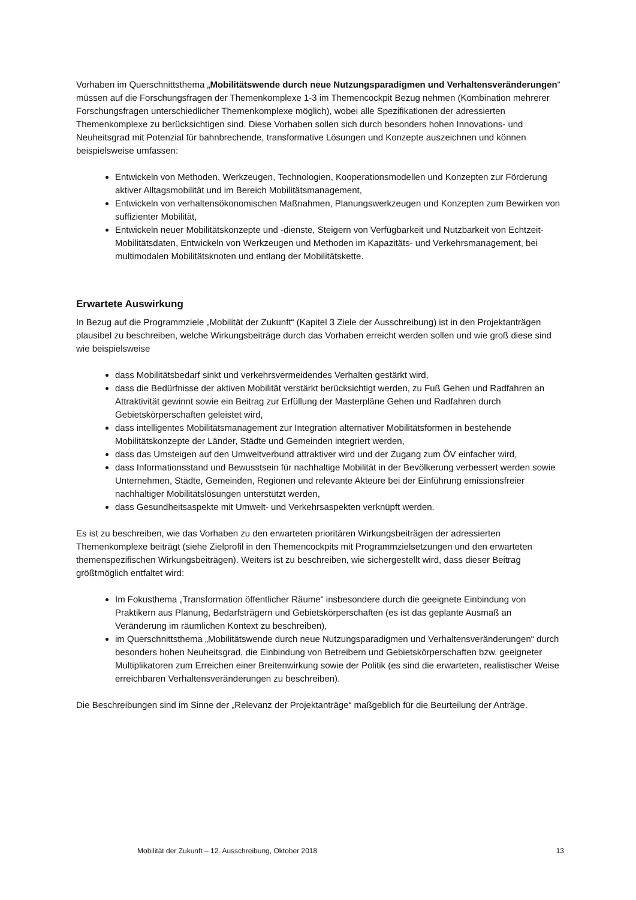Vorhaben im Querschnittsthema „Mobilitätswende durch neue Nutzungsparadigmen und Verhaltensveränderungen“ müssen auf die Forschungsfragen der Themenkomplexe 1-3 im Themencockpit Bezug nehmen (Kombination mehrerer Forschungsfragen unterschiedlicher Themenkomplexe möglich), wobei alle Spezifikationen der adressierten Themenkomplexe zu berücksichtigen sind. Diese Vorhaben sollen sich durch besonders hohen Innovations- und Neuheitsgrad mit Potenzial für bahnbrechende, transformative Lösungen und Konzepte auszeichnen und können beispielsweise umfassen:
Entwickeln von Methoden, Werkzeugen, Technologien, Kooperationsmodellen und Konzepten zur Förderung aktiver Alltagsmobilität und im Bereich Mobilitätsmanagement,
Entwickeln von verhaltensökonomischen Maßnahmen, Planungswerkzeugen und Konzepten zum Bewirken von suffizienter Mobilität,
Entwickeln neuer Mobilitätskonzepte und -dienste, Steigern von Verfügbarkeit und Nutzbarkeit von Echtzeit-Mobilitätsdaten, Entwickeln von Werkzeugen und Methoden im Kapazitäts- und Verkehrsmanagement, bei multimodalen Mobilitätsknoten und entlang der Mobilitätskette.
Erwartete Auswirkung
In Bezug auf die Programmziele „Mobilität der Zukunft“ (Kapitel 3 Ziele der Ausschreibung) ist in den Projektanträgen plausibel zu beschreiben, welche Wirkungsbeiträge durch das Vorhaben erreicht werden sollen und wie groß diese sind wie beispielsweise
dass Mobilitätsbedarf sinkt und verkehrsvermeidendes Verhalten gestärkt wird,
dass die Bedürfnisse der aktiven Mobilität verstärkt berücksichtigt werden, zu Fuß Gehen und Radfahren an Attraktivität gewinnt sowie ein Beitrag zur Erfüllung der Masterpläne Gehen und Radfahren durch Gebietskörperschaften geleistet wird,
dass intelligentes Mobilitätsmanagement zur Integration alternativer Mobilitätsformen in bestehende Mobilitätskonzepte der Länder, Städte und Gemeinden integriert werden,
dass das Umsteigen auf den Umweltverbund attraktiver wird und der Zugang zum ÖV einfacher wird,
dass Informationsstand und Bewusstsein für nachhaltige Mobilität in der Bevölkerung verbessert werden sowie Unternehmen, Städte, Gemeinden, Regionen und relevante Akteure bei der Einführung emissionsfreier nachhaltiger Mobilitätslösungen unterstützt werden,
dass Gesundheitsaspekte mit Umwelt- und Verkehrsaspekten verknüpft werden.
Es ist zu beschreiben, wie das Vorhaben zu den erwarteten prioritären Wirkungsbeiträgen der adressierten Themenkomplexe beiträgt (siehe Zielprofil in den Themencockpits mit Programmzielsetzungen und den erwarteten themenspezifischen Wirkungsbeiträgen). Weiters ist zu beschreiben, wie sichergestellt wird, dass dieser Beitrag größtmöglich entfaltet wird:
Im Fokusthema „Transformation öffentlicher Räume“ insbesondere durch die geeignete Einbindung von Praktikern aus Planung, Bedarfsträgern und Gebietskörperschaften (es ist das geplante Ausmaß an Veränderung im räumlichen Kontext zu beschreiben),
im Querschnittsthema „Mobilitätswende durch neue Nutzungsparadigmen und Verhaltensveränderungen“ durch besonders hohen Neuheitsgrad, die Einbindung von Betreibern und Gebietskörperschaften bzw. geeigneter Multiplikatoren zum Erreichen einer Breitenwirkung sowie der Politik (es sind die erwarteten, realistischer Weise erreichbaren Verhaltensveränderungen zu beschreiben).
Die Beschreibungen sind im Sinne der „Relevanz der Projektanträge“ maßgeblich für die Beurteilung der Anträge.
Mobilität der Zukunft – 12. Ausschreibung, Oktober 2018 13